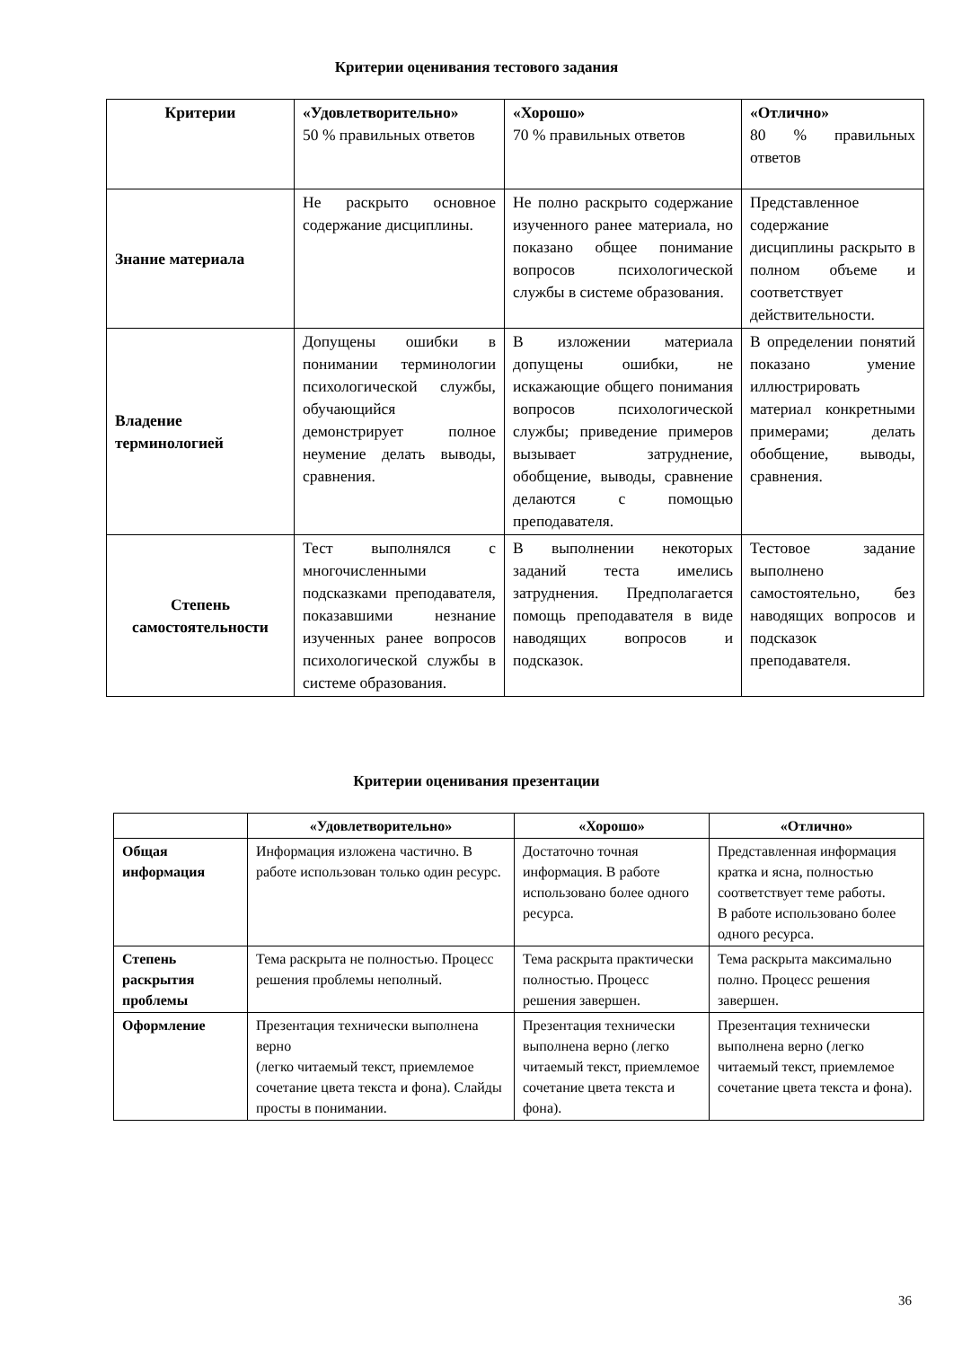Критерии оценивания тестового задания
| Критерии | «Удовлетворительно» 50 % правильных ответов | «Хорошо» 70 % правильных ответов | «Отлично» 80 % правильных ответов |
| Знание материала | Не раскрыто основное содержание дисциплины. | Не полно раскрыто содержание изученного ранее материала, но показано общее понимание вопросов психологической службы в системе образования. | Представленное содержание дисциплины раскрыто в полном объеме и соответствует действительности. |
| Владение терминологией | Допущены ошибки в понимании терминологии психологической службы, обучающийся демонстрирует полное неумение делать выводы, сравнения. | В изложении материала допущены ошибки, не искажающие общего понимания вопросов психологической службы; приведение примеров вызывает затруднение, обобщение, выводы, сравнение делаются с помощью преподавателя. | В определении понятий показано умение иллюстрировать материал конкретными примерами; делать обобщение, выводы, сравнения. |
| Степень самостоятельности | Тест выполнялся с многочисленными подсказками преподавателя, показавшими незнание изученных ранее вопросов психологической службы в системе образования. | В выполнении некоторых заданий теста имелись затруднения. Предполагается помощь преподавателя в виде наводящих вопросов и подсказок. | Тестовое задание выполнено самостоятельно, без наводящих вопросов и подсказок преподавателя. |
Критерии оценивания презентации
| | «Удовлетворительно» | «Хорошо» | «Отлично» |
| --- | --- | --- | --- |
| Общая информация | Информация изложена частично. В работе использован только один ресурс. | Достаточно точная информация. В работе использовано более одного ресурса. | Представленная информация кратка и ясна, полностью соответствует теме работы. В работе использовано более одного ресурса. |
| Степень раскрытия проблемы | Тема раскрыта не полностью. Процесс решения проблемы неполный. | Тема раскрыта практически полностью. Процесс решения завершен. | Тема раскрыта максимально полно. Процесс решения завершен. |
| Оформление | Презентация технически выполнена верно (легко читаемый текст, приемлемое сочетание цвета текста и фона). Слайды просты в понимании. | Презентация технически выполнена верно (легко читаемый текст, приемлемое сочетание цвета текста и фона). | Презентация технически выполнена верно (легко читаемый текст, приемлемое сочетание цвета текста и фона). |
36